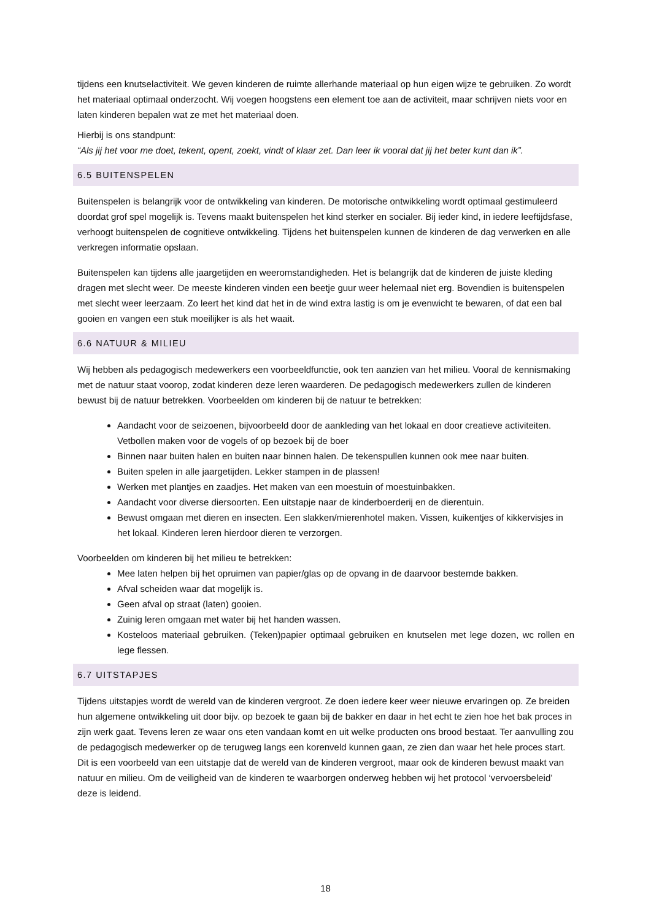tijdens een knutselactiviteit. We geven kinderen de ruimte allerhande materiaal op hun eigen wijze te gebruiken. Zo wordt het materiaal optimaal onderzocht. Wij voegen hoogstens een element toe aan de activiteit, maar schrijven niets voor en laten kinderen bepalen wat ze met het materiaal doen.
Hierbij is ons standpunt:
“Als jij het voor me doet, tekent, opent, zoekt, vindt of klaar zet. Dan leer ik vooral dat jij het beter kunt dan ik”.
6.5 BUITENSPELEN
Buitenspelen is belangrijk voor de ontwikkeling van kinderen. De motorische ontwikkeling wordt optimaal gestimuleerd doordat grof spel mogelijk is. Tevens maakt buitenspelen het kind sterker en socialer. Bij ieder kind, in iedere leeftijdsfase, verhoogt buitenspelen de cognitieve ontwikkeling. Tijdens het buitenspelen kunnen de kinderen de dag verwerken en alle verkregen informatie opslaan.
Buitenspelen kan tijdens alle jaargetijden en weeromstandigheden. Het is belangrijk dat de kinderen de juiste kleding dragen met slecht weer. De meeste kinderen vinden een beetje guur weer helemaal niet erg. Bovendien is buitenspelen met slecht weer leerzaam. Zo leert het kind dat het in de wind extra lastig is om je evenwicht te bewaren, of dat een bal gooien en vangen een stuk moeilijker is als het waait.
6.6 NATUUR & MILIEU
Wij hebben als pedagogisch medewerkers een voorbeeldfunctie, ook ten aanzien van het milieu. Vooral de kennismaking met de natuur staat voorop, zodat kinderen deze leren waarderen. De pedagogisch medewerkers zullen de kinderen bewust bij de natuur betrekken. Voorbeelden om kinderen bij de natuur te betrekken:
Aandacht voor de seizoenen, bijvoorbeeld door de aankleding van het lokaal en door creatieve activiteiten. Vetbollen maken voor de vogels of op bezoek bij de boer
Binnen naar buiten halen en buiten naar binnen halen. De tekenspullen kunnen ook mee naar buiten.
Buiten spelen in alle jaargetijden. Lekker stampen in de plassen!
Werken met plantjes en zaadjes. Het maken van een moestuin of moestuinbakken.
Aandacht voor diverse diersoorten. Een uitstapje naar de kinderboerderij en de dierentuin.
Bewust omgaan met dieren en insecten. Een slakken/mierenhotel maken. Vissen, kuikentjes of kikkervisjes in het lokaal. Kinderen leren hierdoor dieren te verzorgen.
Voorbeelden om kinderen bij het milieu te betrekken:
Mee laten helpen bij het opruimen van papier/glas op de opvang in de daarvoor bestemde bakken.
Afval scheiden waar dat mogelijk is.
Geen afval op straat (laten) gooien.
Zuinig leren omgaan met water bij het handen wassen.
Kosteloos materiaal gebruiken. (Teken)papier optimaal gebruiken en knutselen met lege dozen, wc rollen en lege flessen.
6.7 UITSTAPJES
Tijdens uitstapjes wordt de wereld van de kinderen vergroot. Ze doen iedere keer weer nieuwe ervaringen op. Ze breiden hun algemene ontwikkeling uit door bijv. op bezoek te gaan bij de bakker en daar in het echt te zien hoe het bak proces in zijn werk gaat. Tevens leren ze waar ons eten vandaan komt en uit welke producten ons brood bestaat. Ter aanvulling zou de pedagogisch medewerker op de terugweg langs een korenveld kunnen gaan, ze zien dan waar het hele proces start. Dit is een voorbeeld van een uitstapje dat de wereld van de kinderen vergroot, maar ook de kinderen bewust maakt van natuur en milieu. Om de veiligheid van de kinderen te waarborgen onderweg hebben wij het protocol ‘vervoersbeleid’ deze is leidend.
18